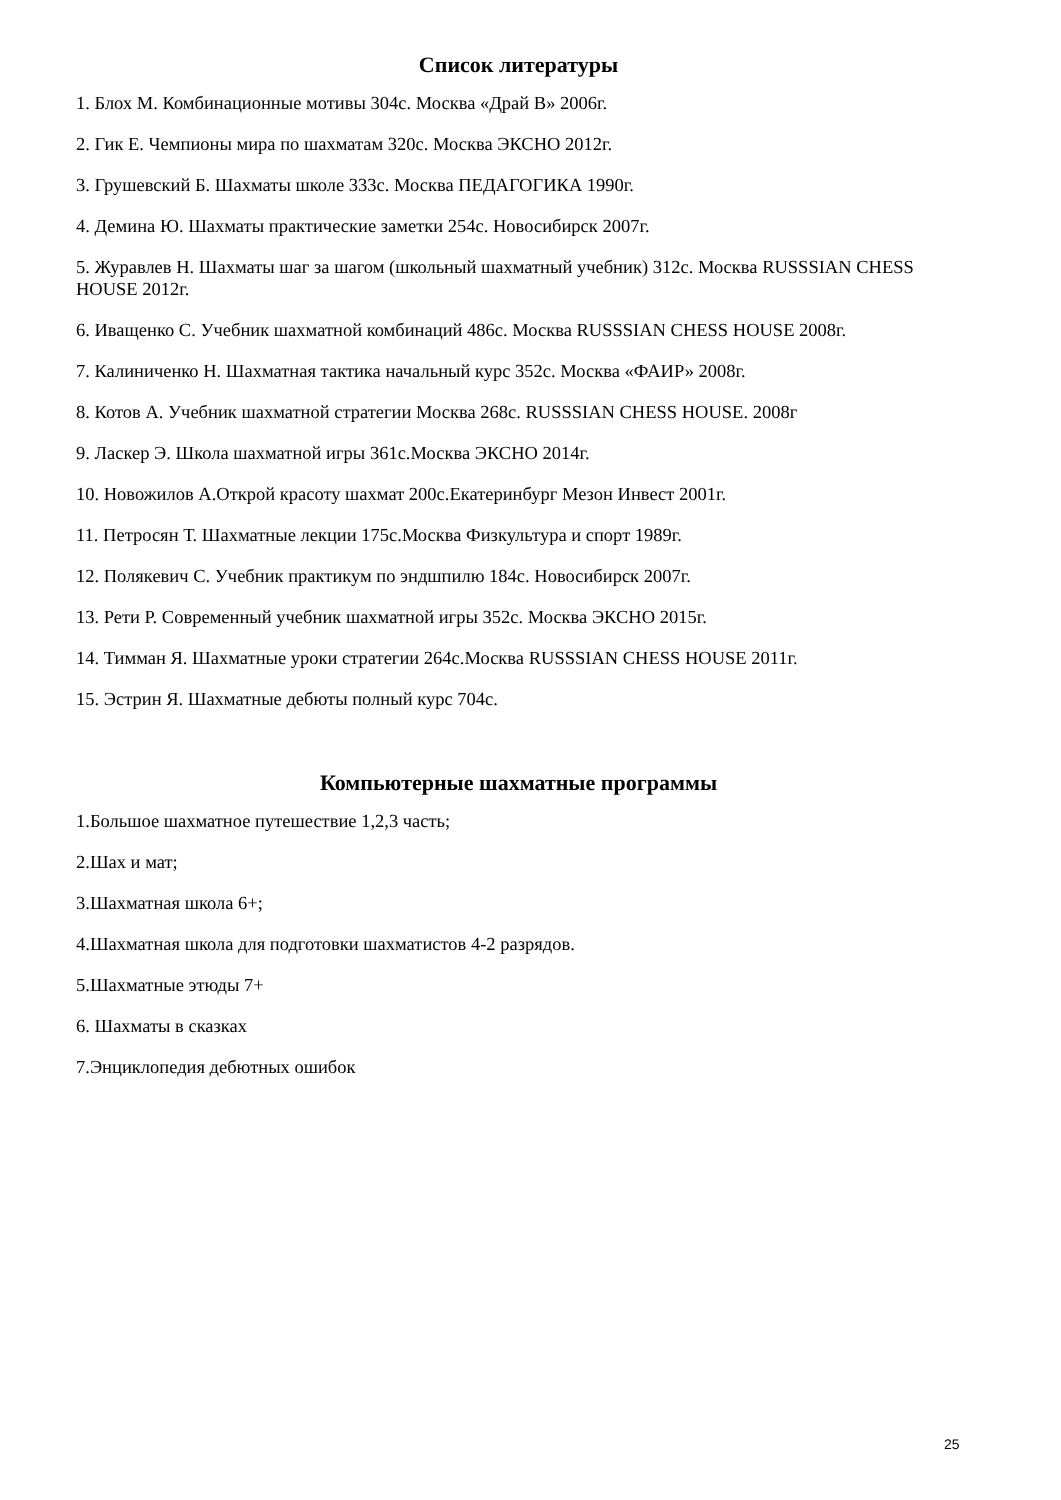Список литературы
1. Блох М. Комбинационные мотивы 304с. Москва «Драй В» 2006г.
2. Гик Е. Чемпионы мира по шахматам 320с. Москва ЭКСНО 2012г.
3. Грушевский Б. Шахматы школе 333с. Москва ПЕДАГОГИКА 1990г.
4. Демина Ю. Шахматы практические заметки 254с. Новосибирск 2007г.
5. Журавлев Н. Шахматы шаг за шагом (школьный шахматный учебник) 312с. Москва RUSSSIAN CHESS HOUSE 2012г.
6. Иващенко С. Учебник шахматной комбинаций 486с. Москва RUSSSIAN CHESS HOUSE 2008г.
7. Калиниченко Н. Шахматная тактика начальный курс 352с. Москва «ФАИР» 2008г.
8. Котов А. Учебник шахматной стратегии Москва 268с. RUSSSIAN CHESS HOUSE. 2008г
9. Ласкер Э. Школа шахматной игры 361с.Москва ЭКСНО 2014г.
10. Новожилов А.Открой красоту шахмат 200с.Екатеринбург Мезон Инвест 2001г.
11. Петросян Т. Шахматные лекции 175с.Москва Физкультура и спорт 1989г.
12. Полякевич С. Учебник практикум по эндшпилю 184с. Новосибирск 2007г.
13. Рети Р. Современный учебник шахматной игры 352с. Москва ЭКСНО 2015г.
14. Тимман Я. Шахматные уроки стратегии 264с.Москва RUSSSIAN CHESS HOUSE 2011г.
15. Эстрин Я. Шахматные дебюты полный курс 704с.
Компьютерные шахматные программы
1.Большое шахматное путешествие 1,2,3 часть;
2.Шах и мат;
3.Шахматная школа 6+;
4.Шахматная школа для подготовки шахматистов 4-2 разрядов.
5.Шахматные этюды 7+
6. Шахматы в сказках
7.Энциклопедия дебютных ошибок
25